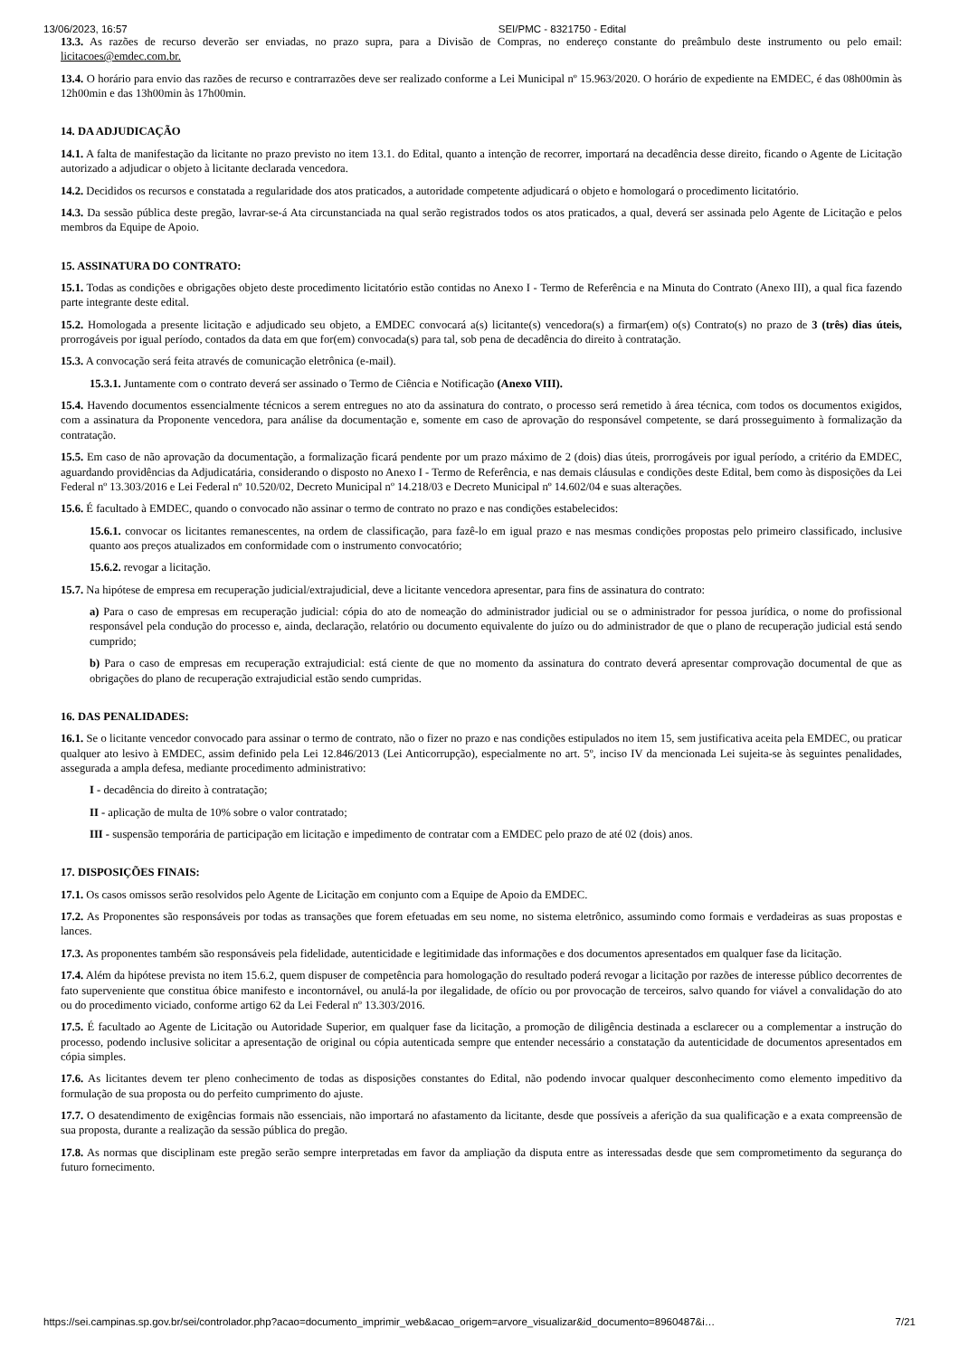13/06/2023, 16:57 SEI/PMC - 8321750 - Edital
13.3. As razões de recurso deverão ser enviadas, no prazo supra, para a Divisão de Compras, no endereço constante do preâmbulo deste instrumento ou pelo email: licitacoes@emdec.com.br.
13.4. O horário para envio das razões de recurso e contrarrazões deve ser realizado conforme a Lei Municipal nº 15.963/2020. O horário de expediente na EMDEC, é das 08h00min às 12h00min e das 13h00min às 17h00min.
14. DA ADJUDICAÇÃO
14.1. A falta de manifestação da licitante no prazo previsto no item 13.1. do Edital, quanto a intenção de recorrer, importará na decadência desse direito, ficando o Agente de Licitação autorizado a adjudicar o objeto à licitante declarada vencedora.
14.2. Decididos os recursos e constatada a regularidade dos atos praticados, a autoridade competente adjudicará o objeto e homologará o procedimento licitatório.
14.3. Da sessão pública deste pregão, lavrar-se-á Ata circunstanciada na qual serão registrados todos os atos praticados, a qual, deverá ser assinada pelo Agente de Licitação e pelos membros da Equipe de Apoio.
15. ASSINATURA DO CONTRATO:
15.1. Todas as condições e obrigações objeto deste procedimento licitatório estão contidas no Anexo I - Termo de Referência e na Minuta do Contrato (Anexo III), a qual fica fazendo parte integrante deste edital.
15.2. Homologada a presente licitação e adjudicado seu objeto, a EMDEC convocará a(s) licitante(s) vencedora(s) a firmar(em) o(s) Contrato(s) no prazo de 3 (três) dias úteis, prorrogáveis por igual período, contados da data em que for(em) convocada(s) para tal, sob pena de decadência do direito à contratação.
15.3. A convocação será feita através de comunicação eletrônica (e-mail).
15.3.1. Juntamente com o contrato deverá ser assinado o Termo de Ciência e Notificação (Anexo VIII).
15.4. Havendo documentos essencialmente técnicos a serem entregues no ato da assinatura do contrato, o processo será remetido à área técnica, com todos os documentos exigidos, com a assinatura da Proponente vencedora, para análise da documentação e, somente em caso de aprovação do responsável competente, se dará prosseguimento à formalização da contratação.
15.5. Em caso de não aprovação da documentação, a formalização ficará pendente por um prazo máximo de 2 (dois) dias úteis, prorrogáveis por igual período, a critério da EMDEC, aguardando providências da Adjudicatária, considerando o disposto no Anexo I - Termo de Referência, e nas demais cláusulas e condições deste Edital, bem como às disposições da Lei Federal nº 13.303/2016 e Lei Federal nº 10.520/02, Decreto Municipal nº 14.218/03 e Decreto Municipal nº 14.602/04 e suas alterações.
15.6. É facultado à EMDEC, quando o convocado não assinar o termo de contrato no prazo e nas condições estabelecidos:
15.6.1. convocar os licitantes remanescentes, na ordem de classificação, para fazê-lo em igual prazo e nas mesmas condições propostas pelo primeiro classificado, inclusive quanto aos preços atualizados em conformidade com o instrumento convocatório;
15.6.2. revogar a licitação.
15.7. Na hipótese de empresa em recuperação judicial/extrajudicial, deve a licitante vencedora apresentar, para fins de assinatura do contrato:
a) Para o caso de empresas em recuperação judicial: cópia do ato de nomeação do administrador judicial ou se o administrador for pessoa jurídica, o nome do profissional responsável pela condução do processo e, ainda, declaração, relatório ou documento equivalente do juízo ou do administrador de que o plano de recuperação judicial está sendo cumprido;
b) Para o caso de empresas em recuperação extrajudicial: está ciente de que no momento da assinatura do contrato deverá apresentar comprovação documental de que as obrigações do plano de recuperação extrajudicial estão sendo cumpridas.
16. DAS PENALIDADES:
16.1. Se o licitante vencedor convocado para assinar o termo de contrato, não o fizer no prazo e nas condições estipulados no item 15, sem justificativa aceita pela EMDEC, ou praticar qualquer ato lesivo à EMDEC, assim definido pela Lei 12.846/2013 (Lei Anticorrupção), especialmente no art. 5º, inciso IV da mencionada Lei sujeita-se às seguintes penalidades, assegurada a ampla defesa, mediante procedimento administrativo:
I - decadência do direito à contratação;
II - aplicação de multa de 10% sobre o valor contratado;
III - suspensão temporária de participação em licitação e impedimento de contratar com a EMDEC pelo prazo de até 02 (dois) anos.
17. DISPOSIÇÕES FINAIS:
17.1. Os casos omissos serão resolvidos pelo Agente de Licitação em conjunto com a Equipe de Apoio da EMDEC.
17.2. As Proponentes são responsáveis por todas as transações que forem efetuadas em seu nome, no sistema eletrônico, assumindo como formais e verdadeiras as suas propostas e lances.
17.3. As proponentes também são responsáveis pela fidelidade, autenticidade e legitimidade das informações e dos documentos apresentados em qualquer fase da licitação.
17.4. Além da hipótese prevista no item 15.6.2, quem dispuser de competência para homologação do resultado poderá revogar a licitação por razões de interesse público decorrentes de fato superveniente que constitua óbice manifesto e incontornável, ou anulá-la por ilegalidade, de ofício ou por provocação de terceiros, salvo quando for viável a convalidação do ato ou do procedimento viciado, conforme artigo 62 da Lei Federal nº 13.303/2016.
17.5. É facultado ao Agente de Licitação ou Autoridade Superior, em qualquer fase da licitação, a promoção de diligência destinada a esclarecer ou a complementar a instrução do processo, podendo inclusive solicitar a apresentação de original ou cópia autenticada sempre que entender necessário a constatação da autenticidade de documentos apresentados em cópia simples.
17.6. As licitantes devem ter pleno conhecimento de todas as disposições constantes do Edital, não podendo invocar qualquer desconhecimento como elemento impeditivo da formulação de sua proposta ou do perfeito cumprimento do ajuste.
17.7. O desatendimento de exigências formais não essenciais, não importará no afastamento da licitante, desde que possíveis a aferição da sua qualificação e a exata compreensão de sua proposta, durante a realização da sessão pública do pregão.
17.8. As normas que disciplinam este pregão serão sempre interpretadas em favor da ampliação da disputa entre as interessadas desde que sem comprometimento da segurança do futuro fornecimento.
https://sei.campinas.sp.gov.br/sei/controlador.php?acao=documento_imprimir_web&acao_origem=arvore_visualizar&id_documento=8960487&i… 7/21